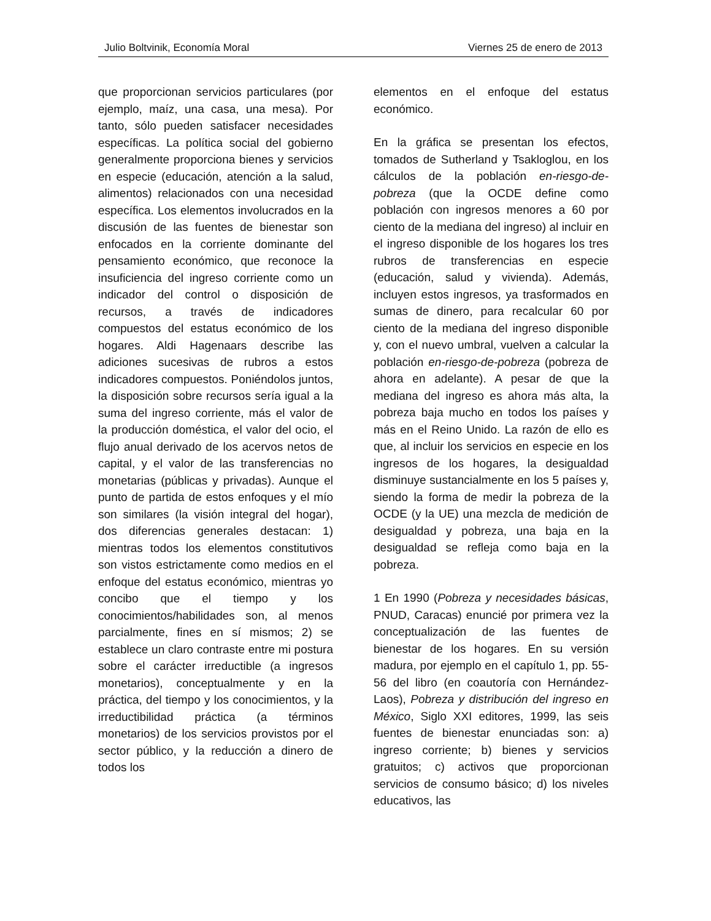Julio Boltvinik, Economía Moral Viernes 25 de enero de 2013
que proporcionan servicios particulares (por ejemplo, maíz, una casa, una mesa). Por tanto, sólo pueden satisfacer necesidades específicas. La política social del gobierno generalmente proporciona bienes y servicios en especie (educación, atención a la salud, alimentos) relacionados con una necesidad específica. Los elementos involucrados en la discusión de las fuentes de bienestar son enfocados en la corriente dominante del pensamiento económico, que reconoce la insuficiencia del ingreso corriente como un indicador del control o disposición de recursos, a través de indicadores compuestos del estatus económico de los hogares. Aldi Hagenaars describe las adiciones sucesivas de rubros a estos indicadores compuestos. Poniéndolos juntos, la disposición sobre recursos sería igual a la suma del ingreso corriente, más el valor de la producción doméstica, el valor del ocio, el flujo anual derivado de los acervos netos de capital, y el valor de las transferencias no monetarias (públicas y privadas). Aunque el punto de partida de estos enfoques y el mío son similares (la visión integral del hogar), dos diferencias generales destacan: 1) mientras todos los elementos constitutivos son vistos estrictamente como medios en el enfoque del estatus económico, mientras yo concibo que el tiempo y los conocimientos/habilidades son, al menos parcialmente, fines en sí mismos; 2) se establece un claro contraste entre mi postura sobre el carácter irreductible (a ingresos monetarios), conceptualmente y en la práctica, del tiempo y los conocimientos, y la irreductibilidad práctica (a términos monetarios) de los servicios provistos por el sector público, y la reducción a dinero de todos los
elementos en el enfoque del estatus económico.
En la gráfica se presentan los efectos, tomados de Sutherland y Tsakloglou, en los cálculos de la población en-riesgo-de-pobreza (que la OCDE define como población con ingresos menores a 60 por ciento de la mediana del ingreso) al incluir en el ingreso disponible de los hogares los tres rubros de transferencias en especie (educación, salud y vivienda). Además, incluyen estos ingresos, ya trasformados en sumas de dinero, para recalcular 60 por ciento de la mediana del ingreso disponible y, con el nuevo umbral, vuelven a calcular la población en-riesgo-de-pobreza (pobreza de ahora en adelante). A pesar de que la mediana del ingreso es ahora más alta, la pobreza baja mucho en todos los países y más en el Reino Unido. La razón de ello es que, al incluir los servicios en especie en los ingresos de los hogares, la desigualdad disminuye sustancialmente en los 5 países y, siendo la forma de medir la pobreza de la OCDE (y la UE) una mezcla de medición de desigualdad y pobreza, una baja en la desigualdad se refleja como baja en la pobreza.
1 En 1990 (Pobreza y necesidades básicas, PNUD, Caracas) enuncié por primera vez la conceptualización de las fuentes de bienestar de los hogares. En su versión madura, por ejemplo en el capítulo 1, pp. 55-56 del libro (en coautoría con Hernández-Laos), Pobreza y distribución del ingreso en México, Siglo XXI editores, 1999, las seis fuentes de bienestar enunciadas son: a) ingreso corriente; b) bienes y servicios gratuitos; c) activos que proporcionan servicios de consumo básico; d) los niveles educativos, las